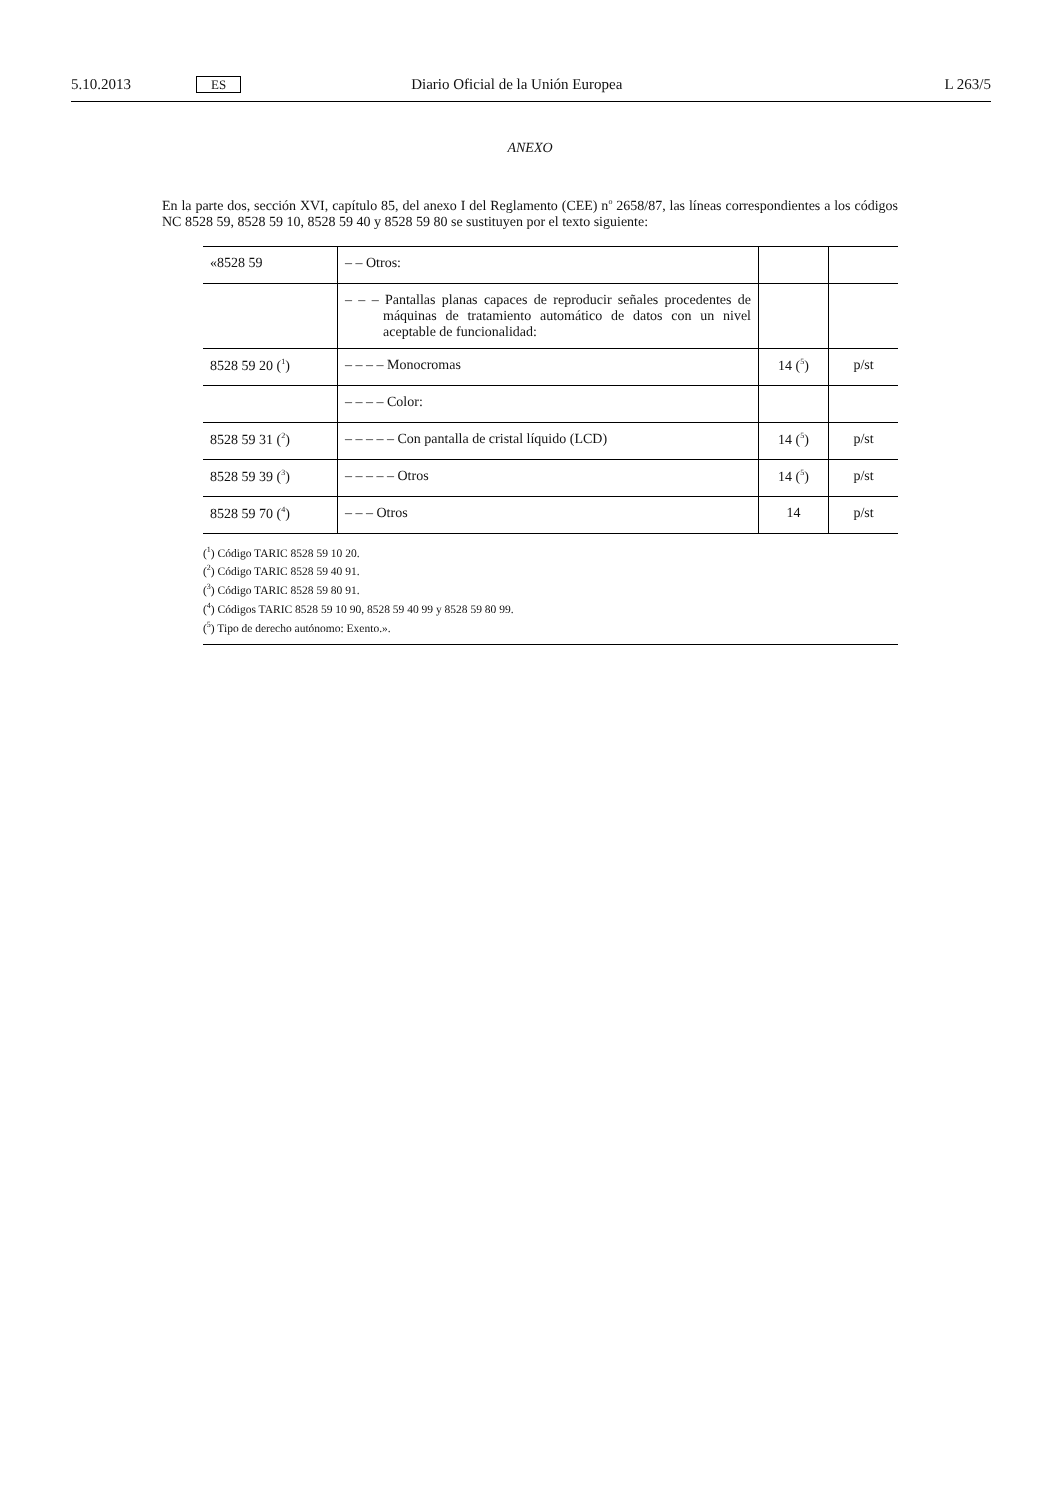5.10.2013 ES Diario Oficial de la Unión Europea L 263/5
ANEXO
En la parte dos, sección XVI, capítulo 85, del anexo I del Reglamento (CEE) n<sup>o</sup> 2658/87, las líneas correspondientes a los códigos NC 8528 59, 8528 59 10, 8528 59 40 y 8528 59 80 se sustituyen por el texto siguiente:
| «8528 59 | – – Otros: | | |
| | – – – Pantallas planas capaces de reproducir señales procedentes de máquinas de tratamiento automático de datos con un nivel aceptable de funcionalidad: | | |
| 8528 59 20 (<sup>1</sup>) | – – – – Monocromas | 14 (<sup>5</sup>) | p/st |
| | – – – – Color: | | |
| 8528 59 31 (<sup>2</sup>) | – – – – – Con pantalla de cristal líquido (LCD) | 14 (<sup>5</sup>) | p/st |
| 8528 59 39 (<sup>3</sup>) | – – – – – Otros | 14 (<sup>5</sup>) | p/st |
| 8528 59 70 (<sup>4</sup>) | – – – Otros | 14 | p/st |
(<sup>1</sup>) Código TARIC 8528 59 10 20.
(<sup>2</sup>) Código TARIC 8528 59 40 91.
(<sup>3</sup>) Código TARIC 8528 59 80 91.
(<sup>4</sup>) Códigos TARIC 8528 59 10 90, 8528 59 40 99 y 8528 59 80 99.
(<sup>5</sup>) Tipo de derecho autónomo: Exento.».